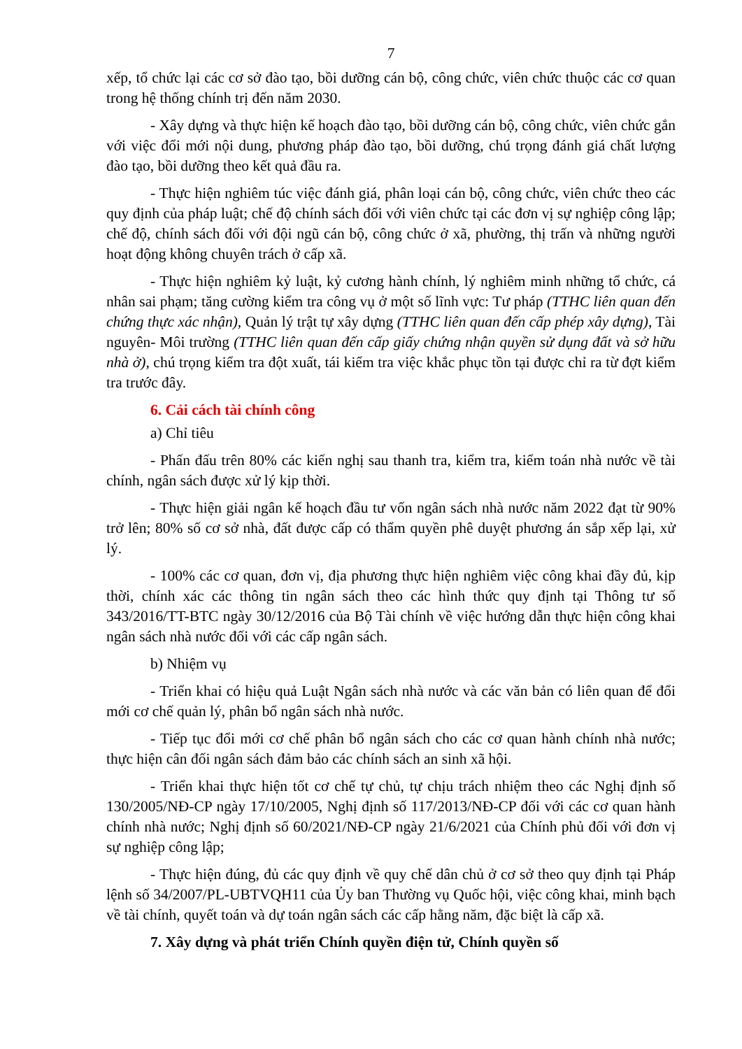7
xếp, tổ chức lại các cơ sở đào tạo, bồi dưỡng cán bộ, công chức, viên chức thuộc các cơ quan trong hệ thống chính trị đến năm 2030.
- Xây dựng và thực hiện kế hoạch đào tạo, bồi dưỡng cán bộ, công chức, viên chức gắn với việc đổi mới nội dung, phương pháp đào tạo, bồi dưỡng, chú trọng đánh giá chất lượng đào tạo, bồi dưỡng theo kết quả đầu ra.
- Thực hiện nghiêm túc việc đánh giá, phân loại cán bộ, công chức, viên chức theo các quy định của pháp luật; chế độ chính sách đối với viên chức tại các đơn vị sự nghiệp công lập; chế độ, chính sách đối với đội ngũ cán bộ, công chức ở xã, phường, thị trấn và những người hoạt động không chuyên trách ở cấp xã.
- Thực hiện nghiêm kỷ luật, kỷ cương hành chính, lý nghiêm minh những tổ chức, cá nhân sai phạm; tăng cường kiểm tra công vụ ở một số lĩnh vực: Tư pháp (TTHC liên quan đến chứng thực xác nhận), Quản lý trật tự xây dựng (TTHC liên quan đến cấp phép xây dựng), Tài nguyên- Môi trường (TTHC liên quan đến cấp giấy chứng nhận quyền sử dụng đất và sở hữu nhà ở), chú trọng kiểm tra đột xuất, tái kiểm tra việc khắc phục tồn tại được chỉ ra từ đợt kiểm tra trước đây.
6. Cải cách tài chính công
a) Chỉ tiêu
- Phấn đấu trên 80% các kiến nghị sau thanh tra, kiểm tra, kiểm toán nhà nước về tài chính, ngân sách được xử lý kịp thời.
- Thực hiện giải ngân kế hoạch đầu tư vốn ngân sách nhà nước năm 2022 đạt từ 90% trở lên; 80% số cơ sở nhà, đất được cấp có thẩm quyền phê duyệt phương án sắp xếp lại, xử lý.
- 100% các cơ quan, đơn vị, địa phương thực hiện nghiêm việc công khai đầy đủ, kịp thời, chính xác các thông tin ngân sách theo các hình thức quy định tại Thông tư số 343/2016/TT-BTC ngày 30/12/2016 của Bộ Tài chính về việc hướng dẫn thực hiện công khai ngân sách nhà nước đối với các cấp ngân sách.
b) Nhiệm vụ
- Triển khai có hiệu quả Luật Ngân sách nhà nước và các văn bản có liên quan để đổi mới cơ chế quản lý, phân bổ ngân sách nhà nước.
- Tiếp tục đổi mới cơ chế phân bổ ngân sách cho các cơ quan hành chính nhà nước; thực hiện cân đối ngân sách đảm bảo các chính sách an sinh xã hội.
- Triển khai thực hiện tốt cơ chế tự chủ, tự chịu trách nhiệm theo các Nghị định số 130/2005/NĐ-CP ngày 17/10/2005, Nghị định số 117/2013/NĐ-CP đối với các cơ quan hành chính nhà nước; Nghị định số 60/2021/NĐ-CP ngày 21/6/2021 của Chính phủ đối với đơn vị sự nghiệp công lập;
- Thực hiện đúng, đủ các quy định về quy chế dân chủ ở cơ sở theo quy định tại Pháp lệnh số 34/2007/PL-UBTVQH11 của Ủy ban Thường vụ Quốc hội, việc công khai, minh bạch về tài chính, quyết toán và dự toán ngân sách các cấp hằng năm, đặc biệt là cấp xã.
7. Xây dựng và phát triển Chính quyền điện tử, Chính quyền số